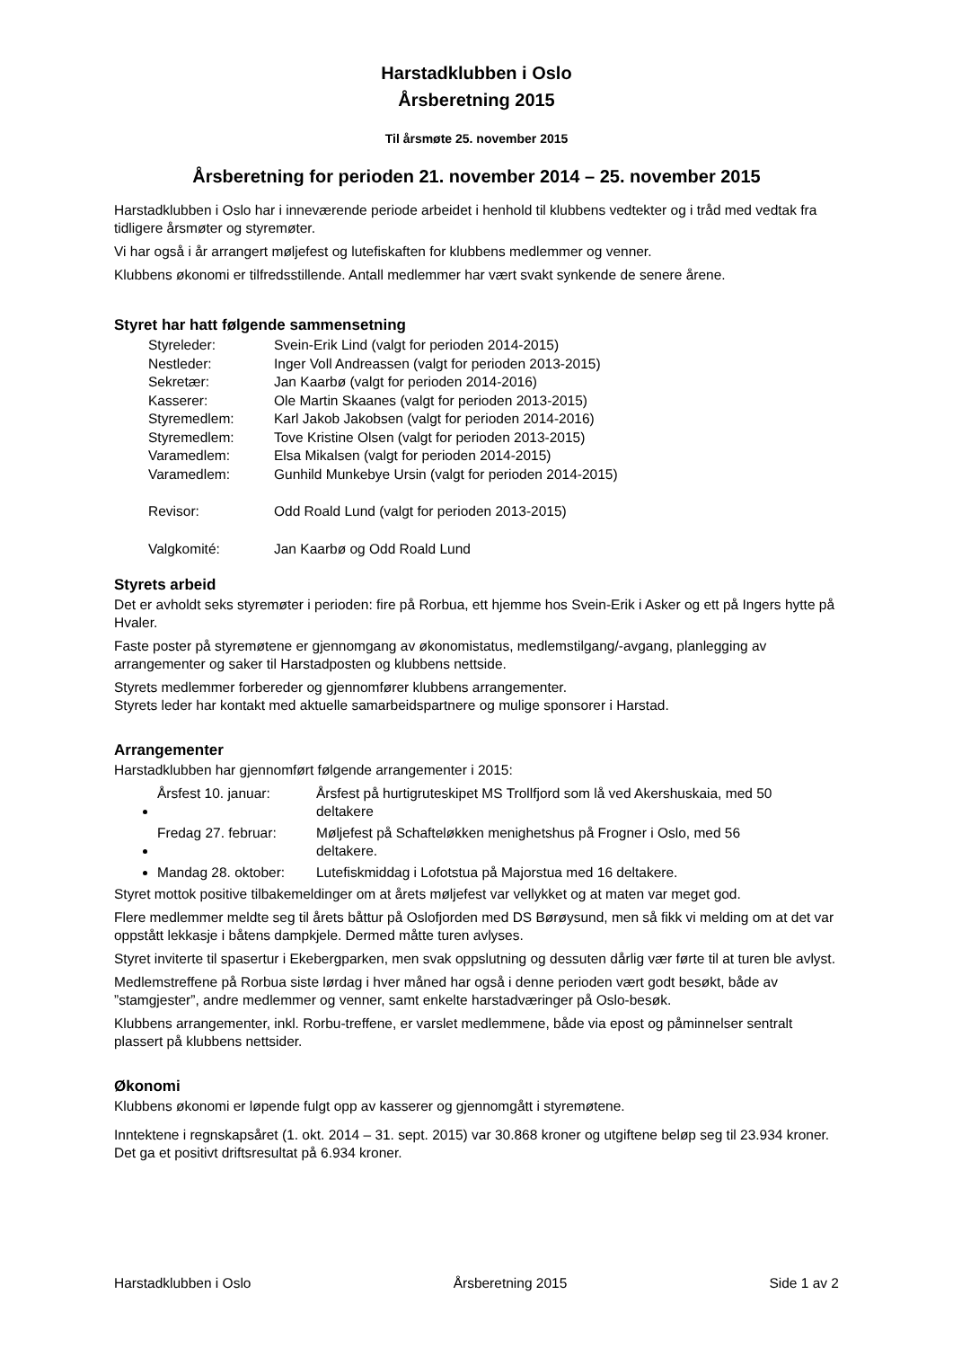Harstadklubben i Oslo
Årsberetning 2015
Til årsmøte 25. november 2015
Årsberetning for perioden 21. november 2014 – 25. november 2015
Harstadklubben i Oslo har i inneværende periode arbeidet i henhold til klubbens vedtekter og i tråd med vedtak fra tidligere årsmøter og styremøter.
Vi har også i år arrangert møljefest og lutefiskaften for klubbens medlemmer og venner.
Klubbens økonomi er tilfredsstillende. Antall medlemmer har vært svakt synkende de senere årene.
Styret har hatt følgende sammensetning
| Styreleder: | Svein-Erik Lind (valgt for perioden 2014-2015) |
| Nestleder: | Inger Voll Andreassen (valgt for perioden 2013-2015) |
| Sekretær: | Jan Kaarbø (valgt for perioden 2014-2016) |
| Kasserer: | Ole Martin Skaanes (valgt for perioden 2013-2015) |
| Styremedlem: | Karl Jakob Jakobsen (valgt for perioden 2014-2016) |
| Styremedlem: | Tove Kristine Olsen (valgt for perioden 2013-2015) |
| Varamedlem: | Elsa Mikalsen (valgt for perioden 2014-2015) |
| Varamedlem: | Gunhild Munkebye Ursin (valgt for perioden 2014-2015) |
| Revisor: | Odd Roald Lund (valgt for perioden 2013-2015) |
| Valgkomité: | Jan Kaarbø og Odd Roald Lund |
Styrets arbeid
Det er avholdt seks styremøter i perioden: fire på Rorbua, ett hjemme hos Svein-Erik i Asker og ett på Ingers hytte på Hvaler.
Faste poster på styremøtene er gjennomgang av økonomistatus, medlemstilgang/-avgang, planlegging av arrangementer og saker til Harstadposten og klubbens nettside.
Styrets medlemmer forbereder og gjennomfører klubbens arrangementer.
Styrets leder har kontakt med aktuelle samarbeidspartnere og mulige sponsorer i Harstad.
Arrangementer
Harstadklubben har gjennomført følgende arrangementer i 2015:
Årsfest 10. januar: Årsfest på hurtigruteskipet MS Trollfjord som lå ved Akershuskaia, med 50 deltakere
Fredag 27. februar: Møljefest på Schafteløkken menighetshus på Frogner i Oslo, med 56 deltakere.
Mandag 28. oktober: Lutefiskmiddag i Lofotstua på Majorstua med 16 deltakere.
Styret mottok positive tilbakemeldinger om at årets møljefest var vellykket og at maten var meget god.
Flere medlemmer meldte seg til årets båttur på Oslofjorden med DS Børøysund, men så fikk vi melding om at det var oppstått lekkasje i båtens dampkjele. Dermed måtte turen avlyses.
Styret inviterte til spasertur i Ekebergparken, men svak oppslutning og dessuten dårlig vær førte til at turen ble avlyst.
Medlemstreffene på Rorbua siste lørdag i hver måned har også i denne perioden vært godt besøkt, både av ”stamgjester”, andre medlemmer og venner, samt enkelte harstadværinger på Oslo-besøk.
Klubbens arrangementer, inkl. Rorbu-treffene, er varslet medlemmene, både via epost og påminnelser sentralt plassert på klubbens nettsider.
Økonomi
Klubbens økonomi er løpende fulgt opp av kasserer og gjennomgått i styremøtene.
Inntektene i regnskapsåret (1. okt. 2014 – 31. sept. 2015) var 30.868 kroner og utgiftene beløp seg til 23.934 kroner. Det ga et positivt driftsresultat på 6.934 kroner.
Harstadklubben i Oslo Årsberetning 2015 Side 1 av 2